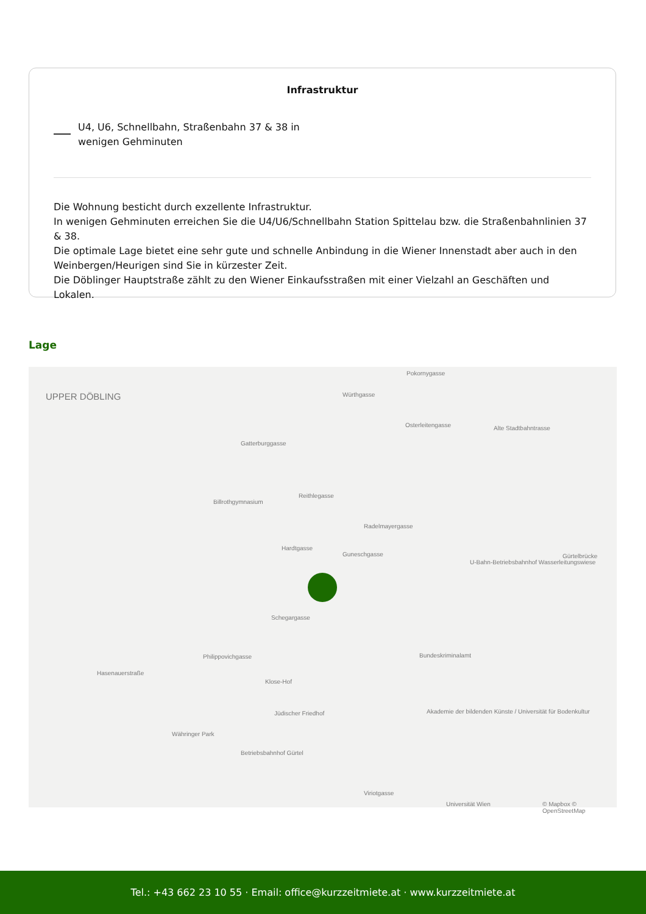Infrastruktur
U4, U6, Schnellbahn, Straßenbahn 37 & 38 in
wenigen Gehminuten
Die Wohnung besticht durch exzellente Infrastruktur.
In wenigen Gehminuten erreichen Sie die U4/U6/Schnellbahn Station Spittelau bzw. die Straßenbahnlinien 37 & 38.
Die optimale Lage bietet eine sehr gute und schnelle Anbindung in die Wiener Innenstadt aber auch in den Weinbergen/Heurigen sind Sie in kürzester Zeit.
Die Döblinger Hauptstraße zählt zu den Wiener Einkaufsstraßen mit einer Vielzahl an Geschäften und Lokalen.
Lage
UPPER DÖBLING
Pokornygasse
Würthgasse
Osterleitengasse Alte Stadtbahntrasse
Gatterburggasse
Reithlegasse
Billrothgymnasium
Radelmayergasse
Hardtgasse
Guneschgasse
U-Bahn-Betriebsbahnhof Wasserleitungswiese
Gürtelbrücke
Schegargasse
Philippovichgasse Bundeskriminalamt
Hasenauerstraße
Klose-Hof
Jüdischer Friedhof Akademie der bildenden Künste / Universität für Bodenkultur
Währinger Park
Betriebsbahnhof Gürtel
Viriotgasse
Universität Wien © Mapbox © OpenStreetMap
Tel.: +43 662 23 10 55 · Email: office@kurzzeitmiete.at · www.kurzzeitmiete.at